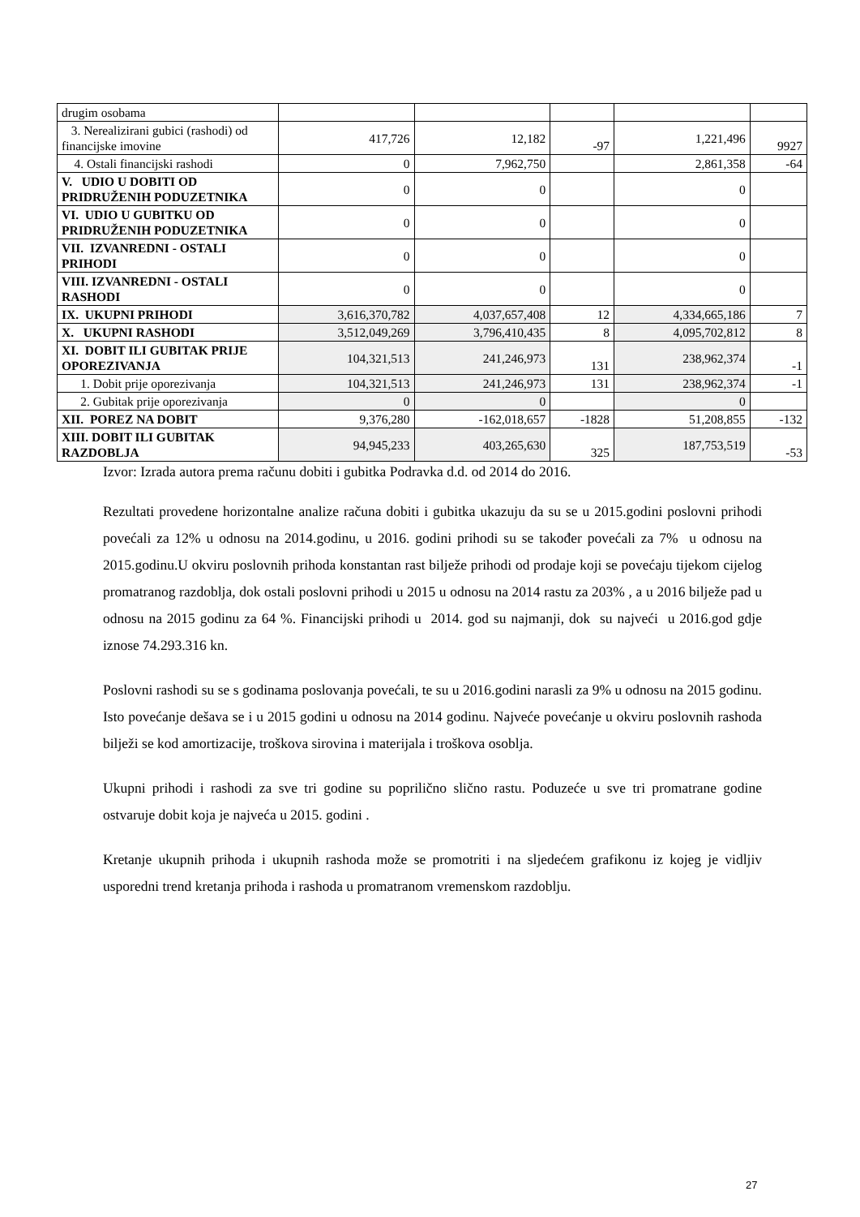| drugim osobama | | | | | |
| 3. Nerealizirani gubici (rashodi) od financijske imovine | 417,726 | 12,182 | -97 | 1,221,496 | 9927 |
| 4. Ostali financijski rashodi | 0 | 7,962,750 | | 2,861,358 | -64 |
| V. UDIO U DOBITI OD PRIDRUŽENIH PODUZETNIKA | 0 | 0 | | 0 | |
| VI. UDIO U GUBITKU OD PRIDRUŽENIH PODUZETNIKA | 0 | 0 | | 0 | |
| VII. IZVANREDNI - OSTALI PRIHODI | 0 | 0 | | 0 | |
| VIII. IZVANREDNI - OSTALI RASHODI | 0 | 0 | | 0 | |
| IX. UKUPNI PRIHODI | 3,616,370,782 | 4,037,657,408 | 12 | 4,334,665,186 | 7 |
| X. UKUPNI RASHODI | 3,512,049,269 | 3,796,410,435 | 8 | 4,095,702,812 | 8 |
| XI. DOBIT ILI GUBITAK PRIJE OPOREZIVANJA | 104,321,513 | 241,246,973 | 131 | 238,962,374 | -1 |
| 1. Dobit prije oporezivanja | 104,321,513 | 241,246,973 | 131 | 238,962,374 | -1 |
| 2. Gubitak prije oporezivanja | 0 | 0 | | 0 | |
| XII. POREZ NA DOBIT | 9,376,280 | -162,018,657 | -1828 | 51,208,855 | -132 |
| XIII. DOBIT ILI GUBITAK RAZDOBLJA | 94,945,233 | 403,265,630 | 325 | 187,753,519 | -53 |
Izvor: Izrada autora prema računu dobiti i gubitka Podravka d.d. od 2014 do 2016.
Rezultati provedene horizontalne analize računa dobiti i gubitka ukazuju da su se u 2015.godini poslovni prihodi povećali za 12% u odnosu na 2014.godinu, u 2016. godini prihodi su se također povećali za 7% u odnosu na 2015.godinu.U okviru poslovnih prihoda konstantan rast bilježe prihodi od prodaje koji se povećaju tijekom cijelog promatranog razdoblja, dok ostali poslovni prihodi u 2015 u odnosu na 2014 rastu za 203% , a u 2016 bilježe pad u odnosu na 2015 godinu za 64 %. Financijski prihodi u 2014. god su najmanji, dok su najveći u 2016.god gdje iznose 74.293.316 kn.
Poslovni rashodi su se s godinama poslovanja povećali, te su u 2016.godini narasli za 9% u odnosu na 2015 godinu. Isto povećanje dešava se i u 2015 godini u odnosu na 2014 godinu. Najveće povećanje u okviru poslovnih rashoda bilježi se kod amortizacije, troškova sirovina i materijala i troškova osoblja.
Ukupni prihodi i rashodi za sve tri godine su poprilično slično rastu. Poduzeće u sve tri promatrane godine ostvaruje dobit koja je najveća u 2015. godini .
Kretanje ukupnih prihoda i ukupnih rashoda može se promotriti i na sljedećem grafikonu iz kojeg je vidljiv usporedni trend kretanja prihoda i rashoda u promatranom vremenskom razdoblju.
27